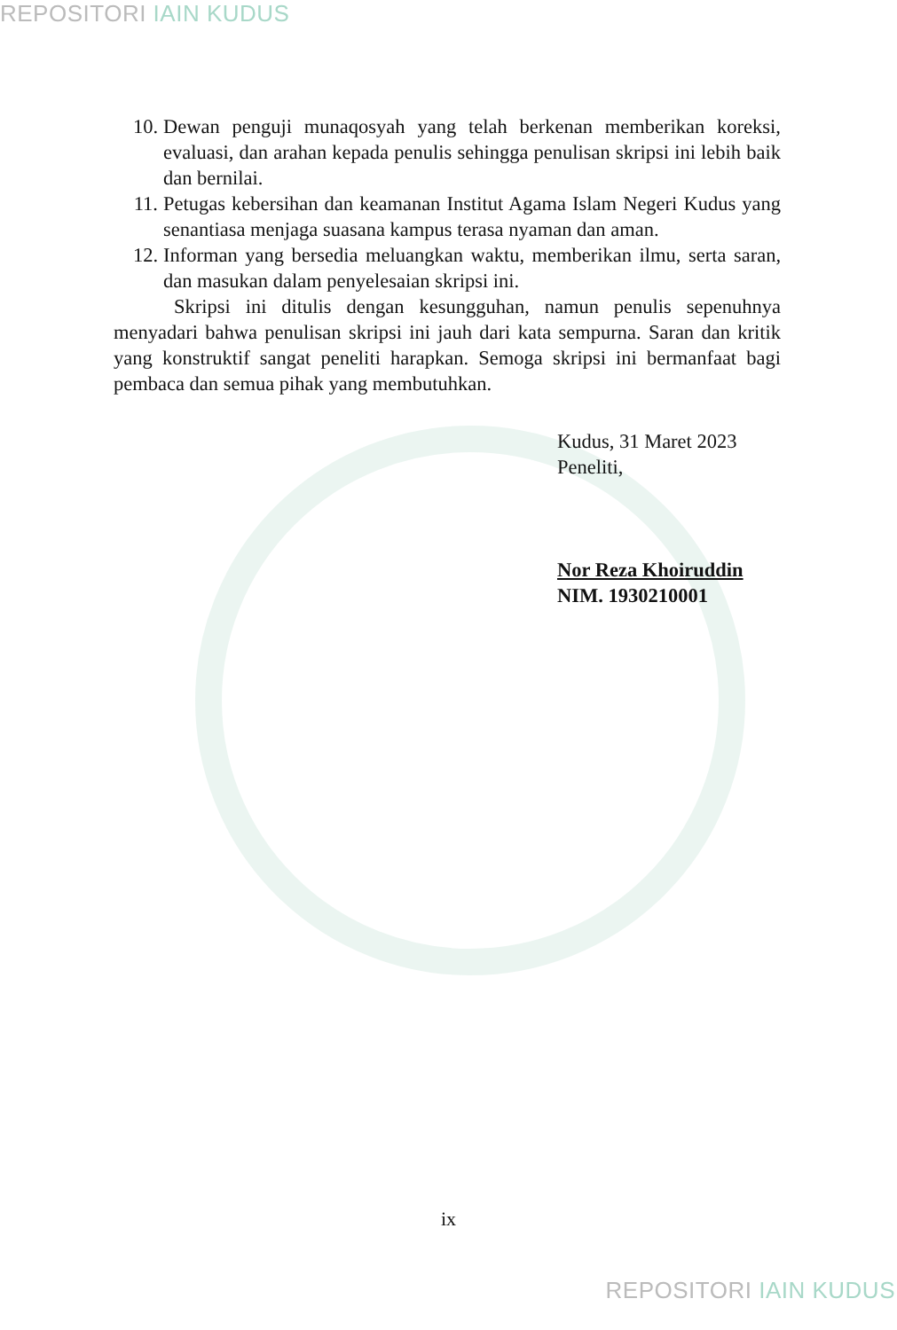REPOSITORI IAIN KUDUS
10. Dewan penguji munaqosyah yang telah berkenan memberikan koreksi, evaluasi, dan arahan kepada penulis sehingga penulisan skripsi ini lebih baik dan bernilai.
11. Petugas kebersihan dan keamanan Institut Agama Islam Negeri Kudus yang senantiasa menjaga suasana kampus terasa nyaman dan aman.
12. Informan yang bersedia meluangkan waktu, memberikan ilmu, serta saran, dan masukan dalam penyelesaian skripsi ini.
Skripsi ini ditulis dengan kesungguhan, namun penulis sepenuhnya menyadari bahwa penulisan skripsi ini jauh dari kata sempurna. Saran dan kritik yang konstruktif sangat peneliti harapkan. Semoga skripsi ini bermanfaat bagi pembaca dan semua pihak yang membutuhkan.
Kudus, 31 Maret 2023
Peneliti,
Nor Reza Khoiruddin
NIM. 1930210001
ix
REPOSITORI IAIN KUDUS